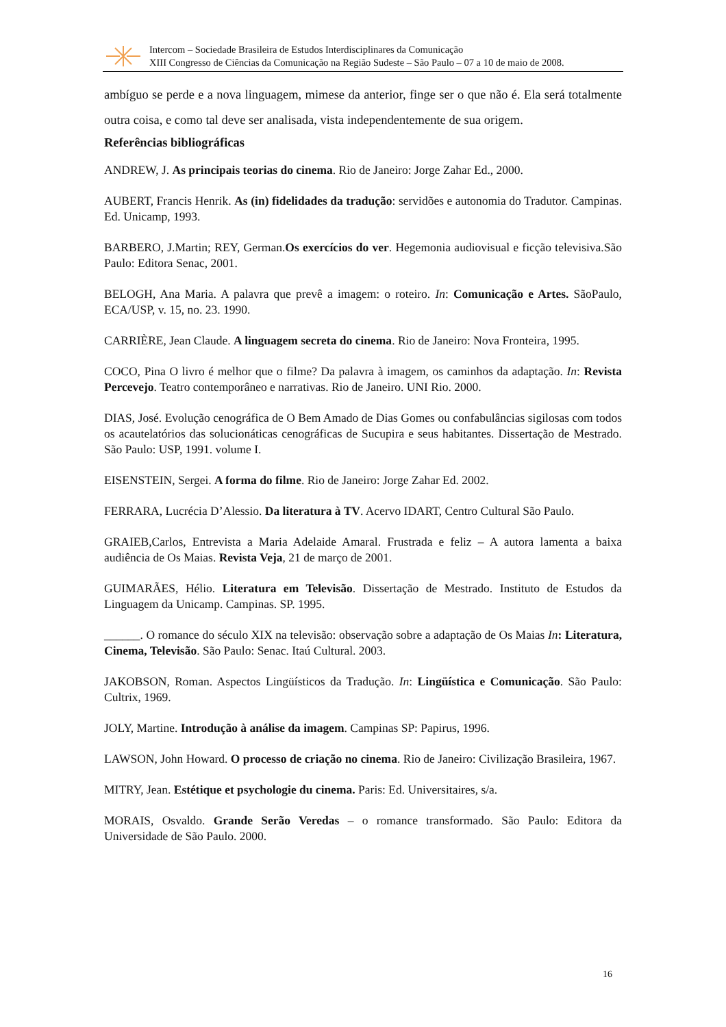Intercom – Sociedade Brasileira de Estudos Interdisciplinares da Comunicação
XIII Congresso de Ciências da Comunicação na Região Sudeste – São Paulo – 07 a 10 de maio de 2008.
ambíguo se perde e a nova linguagem, mimese da anterior, finge ser o que não é. Ela será totalmente outra coisa, e como tal deve ser analisada, vista independentemente de sua origem.
Referências bibliográficas
ANDREW, J. As principais teorias do cinema. Rio de Janeiro: Jorge Zahar Ed., 2000.
AUBERT, Francis Henrik. As (in) fidelidades da tradução: servidões e autonomia do Tradutor. Campinas. Ed. Unicamp, 1993.
BARBERO, J.Martin; REY, German.Os exercícios do ver. Hegemonia audiovisual e ficção televisiva.São Paulo: Editora Senac, 2001.
BELOGH, Ana Maria. A palavra que prevê a imagem: o roteiro. In: Comunicação e Artes. SãoPaulo, ECA/USP, v. 15, no. 23. 1990.
CARRIÈRE, Jean Claude. A linguagem secreta do cinema. Rio de Janeiro: Nova Fronteira, 1995.
COCO, Pina O livro é melhor que o filme? Da palavra à imagem, os caminhos da adaptação. In: Revista Percevejo. Teatro contemporâneo e narrativas. Rio de Janeiro. UNI Rio. 2000.
DIAS, José. Evolução cenográfica de O Bem Amado de Dias Gomes ou confabulâncias sigilosas com todos os acautelatórios das solucionáticas cenográficas de Sucupira e seus habitantes. Dissertação de Mestrado. São Paulo: USP, 1991. volume I.
EISENSTEIN, Sergei. A forma do filme. Rio de Janeiro: Jorge Zahar Ed. 2002.
FERRARA, Lucrécia D’Alessio. Da literatura à TV. Acervo IDART, Centro Cultural São Paulo.
GRAIEB,Carlos, Entrevista a Maria Adelaide Amaral. Frustrada e feliz – A autora lamenta a baixa audiência de Os Maias. Revista Veja, 21 de março de 2001.
GUIMARÃES, Hélio. Literatura em Televisão. Dissertação de Mestrado. Instituto de Estudos da Linguagem da Unicamp. Campinas. SP. 1995.
______. O romance do século XIX na televisão: observação sobre a adaptação de Os Maias In: Literatura, Cinema, Televisão. São Paulo: Senac. Itaú Cultural. 2003.
JAKOBSON, Roman. Aspectos Lingüísticos da Tradução. In: Lingüística e Comunicação. São Paulo: Cultrix, 1969.
JOLY, Martine. Introdução à análise da imagem. Campinas SP: Papirus, 1996.
LAWSON, John Howard. O processo de criação no cinema. Rio de Janeiro: Civilização Brasileira, 1967.
MITRY, Jean. Estétique et psychologie du cinema. Paris: Ed. Universitaires, s/a.
MORAIS, Osvaldo. Grande Serão Veredas – o romance transformado. São Paulo: Editora da Universidade de São Paulo. 2000.
16